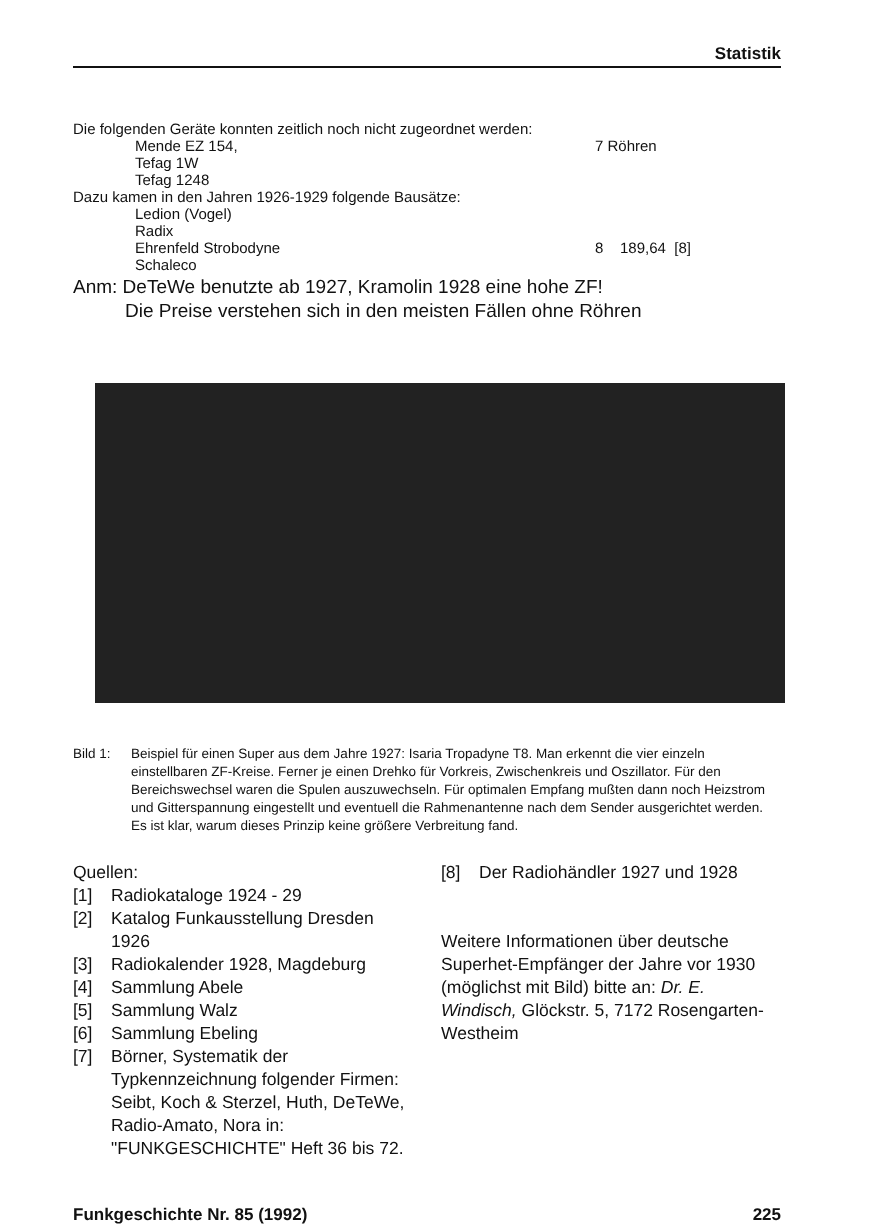Statistik
Die folgenden Geräte konnten zeitlich noch nicht zugeordnet werden:
Mende EZ 154, 7 Röhren
Tefag 1W
Tefag 1248
Dazu kamen in den Jahren 1926-1929 folgende Bausätze:
Ledion (Vogel)
Radix
Ehrenfeld Strobodyne 8 189,64 [8]
Schaleco
Anm: DeTeWe benutzte ab 1927, Kramolin 1928 eine hohe ZF!
Die Preise verstehen sich in den meisten Fällen ohne Röhren
Bild 1: Beispiel für einen Super aus dem Jahre 1927: Isaria Tropadyne T8. Man erkennt die vier einzeln einstellbaren ZF-Kreise. Ferner je einen Drehko für Vorkreis, Zwischenkreis und Oszillator. Für den Bereichswechsel waren die Spulen auszuwechseln. Für optimalen Empfang mußten dann noch Heizstrom und Gitterspannung eingestellt und eventuell die Rahmenantenne nach dem Sender ausgerichtet werden. Es ist klar, warum dieses Prinzip keine größere Verbreitung fand.
Quellen:
[1] Radiokataloge 1924 - 29
[2] Katalog Funkausstellung Dresden 1926
[3] Radiokalender 1928, Magdeburg
[4] Sammlung Abele
[5] Sammlung Walz
[6] Sammlung Ebeling
[7] Börner, Systematik der Typkennzeichnung folgender Firmen: Seibt, Koch & Sterzel, Huth, DeTeWe, Radio-Amato, Nora in: "FUNKGESCHICHTE" Heft 36 bis 72.
[8] Der Radiohändler 1927 und 1928
Weitere Informationen über deutsche Superhet-Empfänger der Jahre vor 1930 (möglichst mit Bild) bitte an: Dr. E. Windisch, Glöckstr. 5, 7172 Rosengarten-Westheim
Funkgeschichte Nr. 85 (1992) 225